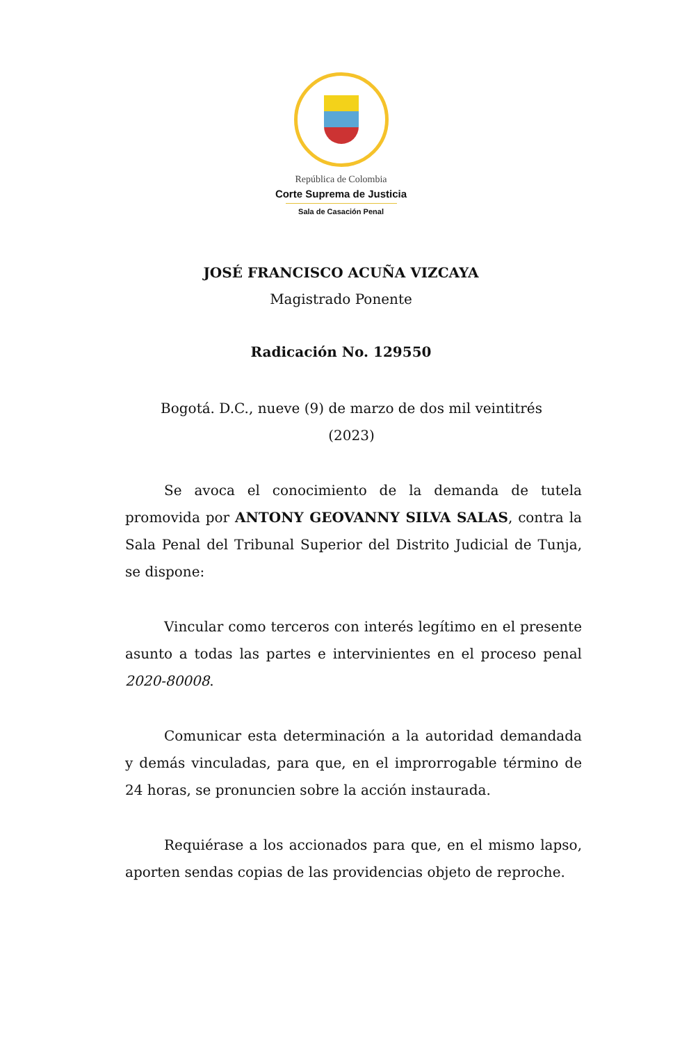República de Colombia
Corte Suprema de Justicia
Sala de Casación Penal
JOSÉ FRANCISCO ACUÑA VIZCAYA
Magistrado Ponente
Radicación No. 129550
Bogotá. D.C., nueve (9) de marzo de dos mil veintitrés (2023)
Se avoca el conocimiento de la demanda de tutela promovida por ANTONY GEOVANNY SILVA SALAS, contra la Sala Penal del Tribunal Superior del Distrito Judicial de Tunja, se dispone:
Vincular como terceros con interés legítimo en el presente asunto a todas las partes e intervinientes en el proceso penal 2020-80008.
Comunicar esta determinación a la autoridad demandada y demás vinculadas, para que, en el improrrogable término de 24 horas, se pronuncien sobre la acción instaurada.
Requiérase a los accionados para que, en el mismo lapso, aporten sendas copias de las providencias objeto de reproche.